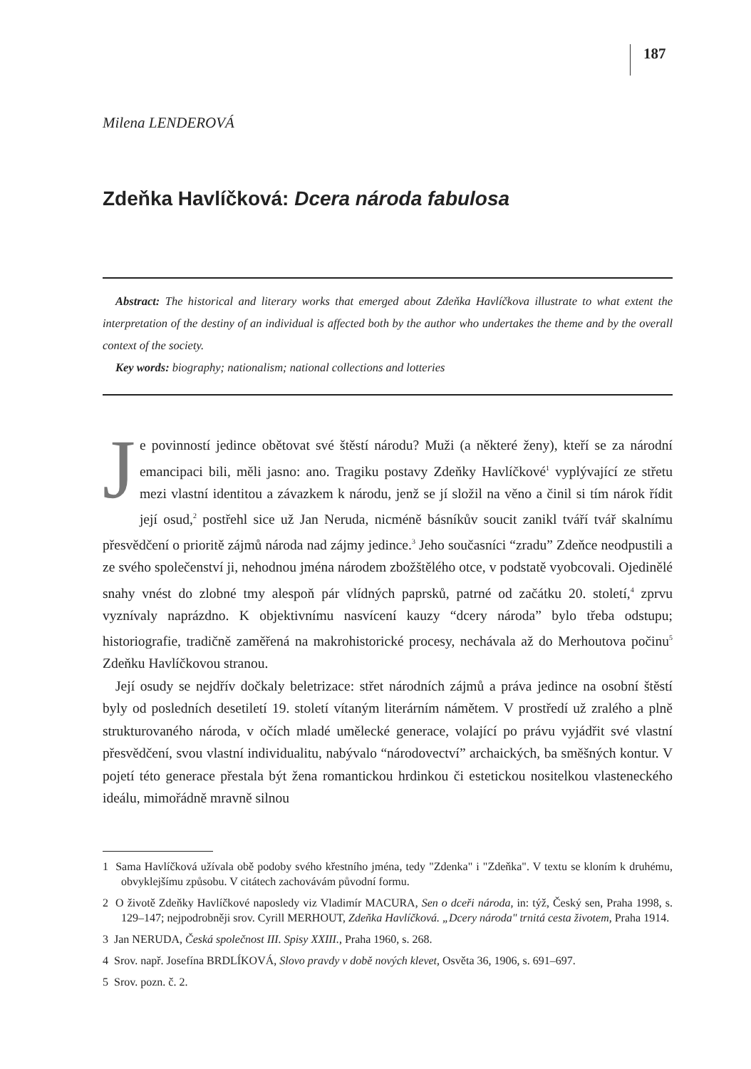187
Milena LENDEROVÁ
Zdeňka Havlíčková: Dcera národa fabulosa
Abstract: The historical and literary works that emerged about Zdeňka Havlíčkova illustrate to what extent the interpretation of the destiny of an individual is affected both by the author who undertakes the theme and by the overall context of the society.
Key words: biography; nationalism; national collections and lotteries
Je povinností jedince obětovat své štěstí národu? Muži (a některé ženy), kteří se za národní emancipaci bili, měli jasno: ano. Tragiku postavy Zdeňky Havlíčkové<sup>1</sup> vyplývající ze střetu mezi vlastní identitou a závazkem k národu, jenž se jí složil na věno a činil si tím nárok řídit její osud,<sup>2</sup> postřehl sice už Jan Neruda, nicméně básníkův soucit zanikl tváří tvář skalnímu přesvědčení o prioritě zájmů národa nad zájmy jedince.<sup>3</sup> Jeho současníci “zradu” Zdeňce neodpustili a ze svého společenství ji, nehodnou jména národem zbožštělého otce, v podstatě vyobcovali. Ojedinělé snahy vnést do zlobné tmy alespoň pár vlídných paprsků, patrné od začátku 20. století,<sup>4</sup> zprvu vyznívaly naprázdno. K objektivnímu nasvícení kauzy “dcery národa” bylo třeba odstupu; historiografie, tradičně zaměřená na makrohistorické procesy, nechávala až do Merhoutova počinu<sup>5</sup> Zdeňku Havlíčkovou stranou.
Její osudy se nejdřív dočkaly beletrizace: střet národních zájmů a práva jedince na osobní štěstí byly od posledních desetiletí 19. století vítaným literárním námětem. V prostředí už zralého a plně strukturovaného národa, v očích mladé umělecké generace, volající po právu vyjádřit své vlastní přesvědčení, svou vlastní individualitu, nabývalo “národovectví” archaických, ba směšných kontur. V pojetí této generace přestala být žena romantickou hrdinkou či estetickou nositelkou vlasteneckého ideálu, mimořádně mravně silnou
1 Sama Havlíčková užívala obě podoby svého křestního jména, tedy "Zdenka" i "Zdeňka". V textu se kloním k druhému, obvyklejšímu způsobu. V citátech zachovávám původní formu.
2 O životě Zdeňky Havlíčkové naposledy viz Vladimír MACURA, Sen o dceři národa, in: týž, Český sen, Praha 1998, s. 129–147; nejpodrobněji srov. Cyrill MERHOUT, Zdeňka Havlíčková. „Dcery národa" trnitá cesta životem, Praha 1914.
3 Jan NERUDA, Česká společnost III. Spisy XXIII., Praha 1960, s. 268.
4 Srov. např. Josefína BRDLÍKOVÁ, Slovo pravdy v době nových klevet, Osvěta 36, 1906, s. 691–697.
5 Srov. pozn. č. 2.